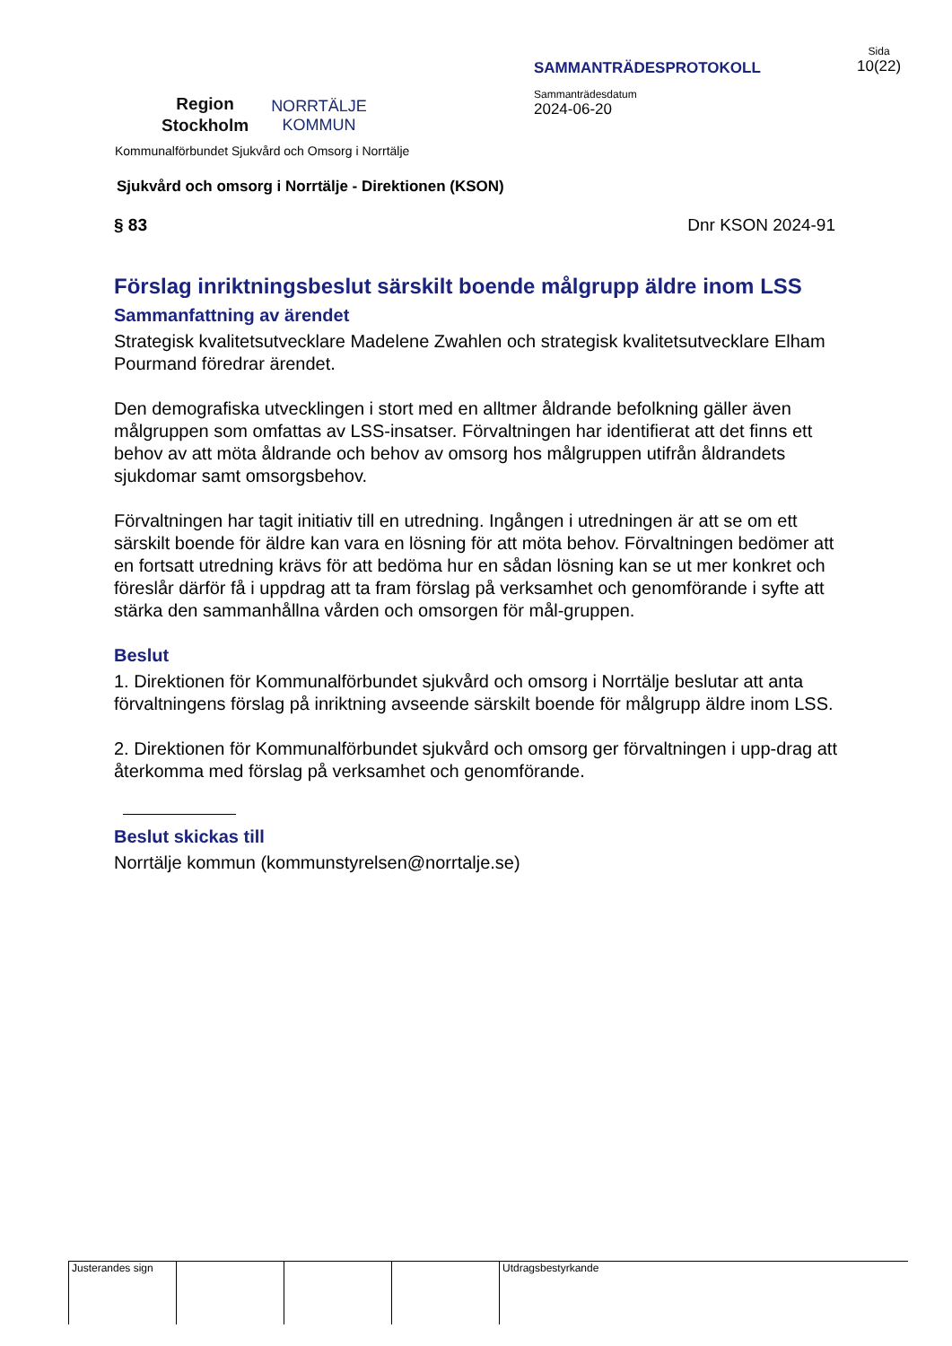Region
Stockholm
NORRTÄLJE
KOMMUN
SAMMANTRÄDESPROTOKOLL
Sammanträdesdatum
2024-06-20
Sida
10(22)
Kommunalförbundet Sjukvård och Omsorg i Norrtälje
Sjukvård och omsorg i Norrtälje - Direktionen (KSON)
§ 83 Dnr KSON 2024-91
Förslag inriktningsbeslut särskilt boende målgrupp äldre inom LSS
Sammanfattning av ärendet
Strategisk kvalitetsutvecklare Madelene Zwahlen och strategisk kvalitetsutvecklare Elham Pourmand föredrar ärendet.
Den demografiska utvecklingen i stort med en alltmer åldrande befolkning gäller även målgruppen som omfattas av LSS-insatser. Förvaltningen har identifierat att det finns ett behov av att möta åldrande och behov av omsorg hos målgruppen utifrån åldrandets sjukdomar samt omsorgsbehov.
Förvaltningen har tagit initiativ till en utredning. Ingången i utredningen är att se om ett särskilt boende för äldre kan vara en lösning för att möta behov. Förvaltningen bedömer att en fortsatt utredning krävs för att bedöma hur en sådan lösning kan se ut mer konkret och föreslår därför få i uppdrag att ta fram förslag på verksamhet och genomförande i syfte att stärka den sammanhållna vården och omsorgen för mål-gruppen.
Beslut
1. Direktionen för Kommunalförbundet sjukvård och omsorg i Norrtälje beslutar att anta förvaltningens förslag på inriktning avseende särskilt boende för målgrupp äldre inom LSS.
2. Direktionen för Kommunalförbundet sjukvård och omsorg ger förvaltningen i upp-drag att återkomma med förslag på verksamhet och genomförande.
Beslut skickas till
Norrtälje kommun (kommunstyrelsen@norrtalje.se)
Justerandes sign Utdragsbestyrkande